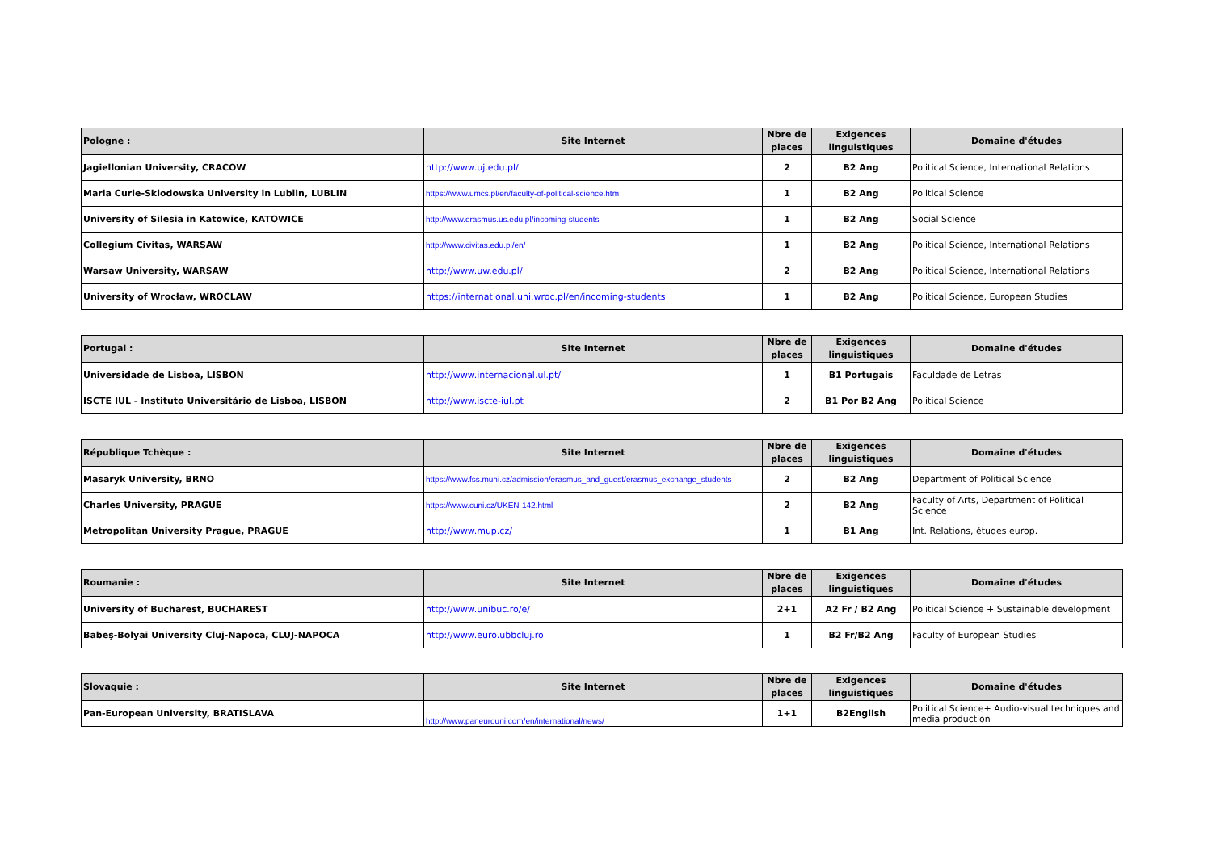| Pologne : | Site Internet | Nbre de places | Exigences linguistiques | Domaine d'études |
| --- | --- | --- | --- | --- |
| Jagiellonian University, CRACOW | http://www.uj.edu.pl/ | 2 | B2 Ang | Political Science, International Relations |
| Maria Curie-Sklodowska University in Lublin, LUBLIN | https://www.umcs.pl/en/faculty-of-political-science.htm | 1 | B2 Ang | Political Science |
| University of Silesia in Katowice, KATOWICE | http://www.erasmus.us.edu.pl/incoming-students | 1 | B2 Ang | Social Science |
| Collegium Civitas, WARSAW | http://www.civitas.edu.pl/en/ | 1 | B2 Ang | Political Science, International Relations |
| Warsaw University, WARSAW | http://www.uw.edu.pl/ | 2 | B2 Ang | Political Science, International Relations |
| University of Wrocław, WROCLAW | https://international.uni.wroc.pl/en/incoming-students | 1 | B2 Ang | Political Science, European Studies |
| Portugal : | Site Internet | Nbre de places | Exigences linguistiques | Domaine d'études |
| --- | --- | --- | --- | --- |
| Universidade de Lisboa, LISBON | http://www.internacional.ul.pt/ | 1 | B1 Portugais | Faculdade de Letras |
| ISCTE IUL - Instituto Universitário de Lisboa, LISBON | http://www.iscte-iul.pt | 2 | B1 Por B2 Ang | Political Science |
| République Tchèque : | Site Internet | Nbre de places | Exigences linguistiques | Domaine d'études |
| --- | --- | --- | --- | --- |
| Masaryk University, BRNO | https://www.fss.muni.cz/admission/erasmus_and_guest/erasmus_exchange_students | 2 | B2 Ang | Department of Political Science |
| Charles University, PRAGUE | https://www.cuni.cz/UKEN-142.html | 2 | B2 Ang | Faculty of Arts, Department of Political Science |
| Metropolitan University Prague, PRAGUE | http://www.mup.cz/ | 1 | B1 Ang | Int. Relations, études europ. |
| Roumanie : | Site Internet | Nbre de places | Exigences linguistiques | Domaine d'études |
| --- | --- | --- | --- | --- |
| University of Bucharest, BUCHAREST | http://www.unibuc.ro/e/ | 2+1 | A2 Fr / B2 Ang | Political Science + Sustainable development |
| Babeş-Bolyai University Cluj-Napoca, CLUJ-NAPOCA | http://www.euro.ubbcluj.ro | 1 | B2 Fr/B2 Ang | Faculty of European Studies |
| Slovaquie : | Site Internet | Nbre de places | Exigences linguistiques | Domaine d'études |
| --- | --- | --- | --- | --- |
| Pan-European University, BRATISLAVA | http://www.paneurouni.com/en/international/news/ | 1+1 | B2English | Political Science+ Audio-visual techniques and media production |